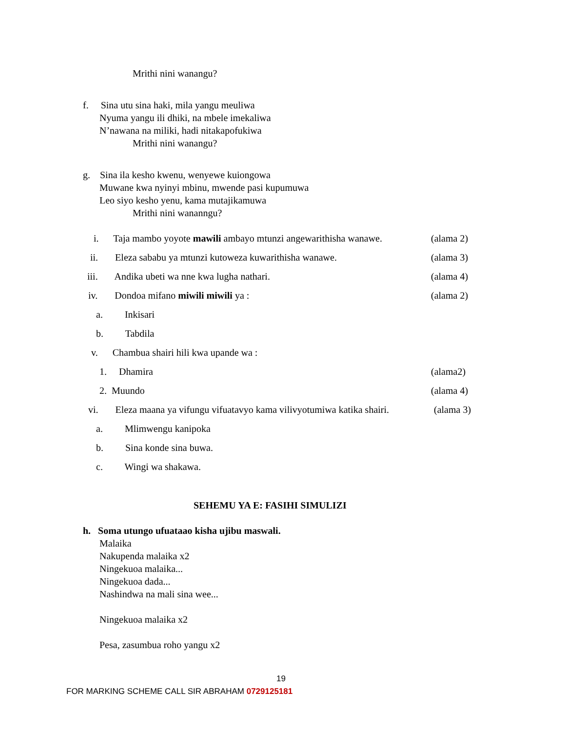Mrithi nini wanangu?
f. Sina utu sina haki, mila yangu meuliwa
Nyuma yangu ili dhiki, na mbele imekaliwa
N’nawana na miliki, hadi nitakapofukiwa
Mrithi nini wanangu?
g. Sina ila kesho kwenu, wenyewe kuiongowa
Muwane kwa nyinyi mbinu, mwende pasi kupumuwa
Leo siyo kesho yenu, kama mutajikamuwa
Mrithi nini wananngu?
i. Taja mambo yoyote mawili ambayo mtunzi angewarithisha wanawe. (alama 2)
ii. Eleza sababu ya mtunzi kutoweza kuwarithisha wanawe. (alama 3)
iii. Andika ubeti wa nne kwa lugha nathari. (alama 4)
iv. Dondoa mifano miwili miwili ya : (alama 2)
a. Inkisari
b. Tabdila
v. Chambua shairi hili kwa upande wa :
1. Dhamira (alama2)
2. Muundo (alama 4)
vi. Eleza maana ya vifungu vifuatavyo kama vilivyotumiwa katika shairi. (alama 3)
a. Mlimwengu kanipoka
b. Sina konde sina buwa.
c. Wingi wa shakawa.
SEHEMU YA E: FASIHI SIMULIZI
h. Soma utungo ufuataao kisha ujibu maswali.
Malaika
Nakupenda malaika x2
Ningekuoa malaika...
Ningekuoa dada...
Nashindwa na mali sina wee...
Ningekuoa malaika x2
Pesa, zasumbua roho yangu x2
19
FOR MARKING SCHEME CALL SIR ABRAHAM 0729125181